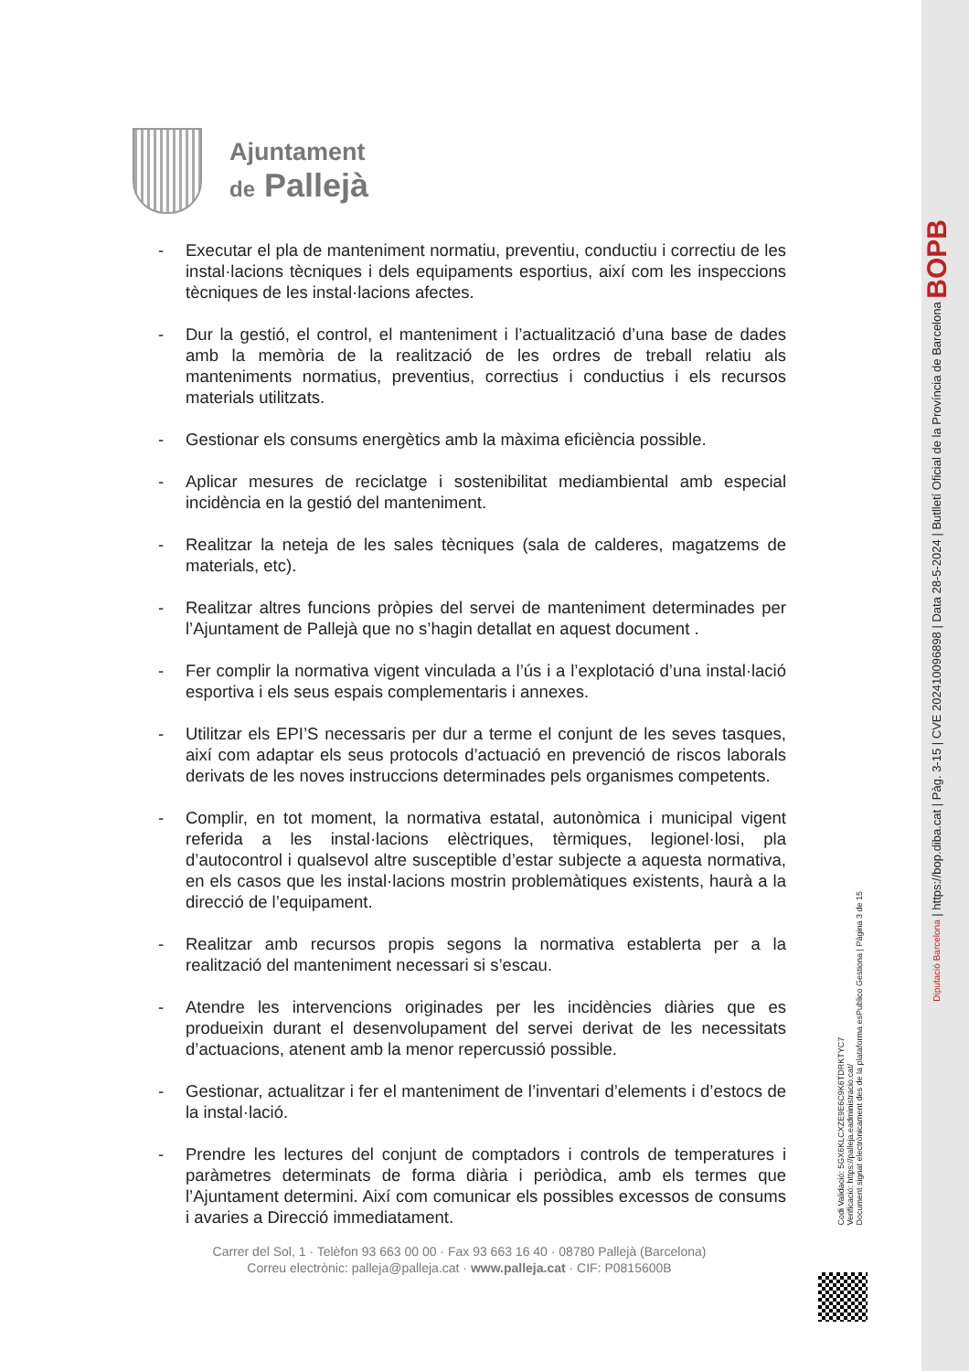Ajuntament
de Pallejà
- Executar el pla de manteniment normatiu, preventiu, conductiu i correctiu de les instal·lacions tècniques i dels equipaments esportius, així com les inspeccions tècniques de les instal·lacions afectes.
- Dur la gestió, el control, el manteniment i l’actualització d’una base de dades amb la memòria de la realització de les ordres de treball relatiu als manteniments normatius, preventius, correctius i conductius i els recursos materials utilitzats.
- Gestionar els consums energètics amb la màxima eficiència possible.
- Aplicar mesures de reciclatge i sostenibilitat mediambiental amb especial incidència en la gestió del manteniment.
- Realitzar la neteja de les sales tècniques (sala de calderes, magatzems de materials, etc).
- Realitzar altres funcions pròpies del servei de manteniment determinades per l’Ajuntament de Pallejà que no s’hagin detallat en aquest document .
- Fer complir la normativa vigent vinculada a l’ús i a l’explotació d’una instal·lació esportiva i els seus espais complementaris i annexes.
- Utilitzar els EPI’S necessaris per dur a terme el conjunt de les seves tasques, així com adaptar els seus protocols d’actuació en prevenció de riscos laborals derivats de les noves instruccions determinades pels organismes competents.
- Complir, en tot moment, la normativa estatal, autonòmica i municipal vigent referida a les instal·lacions elèctriques, tèrmiques, legionel·losi, pla d’autocontrol i qualsevol altre susceptible d’estar subjecte a aquesta normativa, en els casos que les instal·lacions mostrin problemàtiques existents, haurà a la direcció de l’equipament.
- Realitzar amb recursos propis segons la normativa establerta per a la realització del manteniment necessari si s’escau.
- Atendre les intervencions originades per les incidències diàries que es produeixin durant el desenvolupament del servei derivat de les necessitats d’actuacions, atenent amb la menor repercussió possible.
- Gestionar, actualitzar i fer el manteniment de l’inventari d’elements i d’estocs de la instal·lació.
- Prendre les lectures del conjunt de comptadors i controls de temperatures i paràmetres determinats de forma diària i periòdica, amb els termes que l’Ajuntament determini. Així com comunicar els possibles excessos de consums i avaries a Direcció immediatament.
Carrer del Sol, 1 · Telèfon 93 663 00 00 · Fax 93 663 16 40 · 08780 Pallejà (Barcelona)
Correu electrònic: palleja@palleja.cat · www.palleja.cat · CIF: P0815600B
Codi Validació: 5GX6KLCXZE9E6C9K6TDRKTYC7
Verificació: https://palleja.eadministracio.cat/
Document signat electrònicament des de la plataforma esPublico Gestiona | Pàgina 3 de 15
Diputació Barcelona | https://bop.diba.cat | Pàg. 3-15 | CVE 202410096898 | Data 28-5-2024 | Butlletí Oficial de la Província de Barcelona BOPB